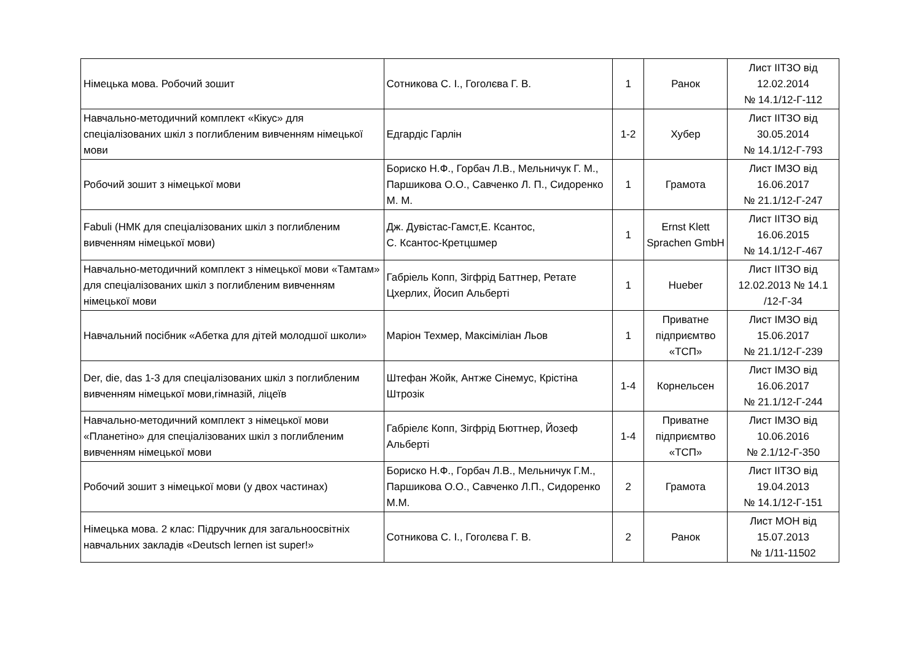| Німецька мова. Робочий зошит | Сотникова С. І., Гоголєва Г. В. | 1 | Ранок | Лист ІІТЗО від 12.02.2014 № 14.1/12-Г-112 |
| Навчально-методичний комплект «Кікус» для спеціалізованих шкіл з поглибленим вивченням німецької мови | Едгардіс Гарлін | 1-2 | Хубер | Лист ІІТЗО від 30.05.2014 № 14.1/12-Г-793 |
| Робочий зошит з німецької мови | Бориско Н.Ф., Горбач Л.В., Мельничук Г. М., Паршикова О.О., Савченко Л. П., Сидоренко М. М. | 1 | Грамота | Лист ІМЗО від 16.06.2017 № 21.1/12-Г-247 |
| Fabuli (НМК для спеціалізованих шкіл з поглибленим вивченням німецької мови) | Дж. Дувістас-Гамст,Е. Ксантос, С. Ксантос-Кретцшмер | 1 | Ernst Klett Sprachen GmbH | Лист ІІТЗО від 16.06.2015 № 14.1/12-Г-467 |
| Навчально-методичний комплект з німецької мови «Тамтам» для спеціалізованих шкіл з поглибленим вивченням німецької мови | Габріель Копп, Зігфрід Баттнер, Ретате Цхерлих, Йосип Альберті | 1 | Hueber | Лист ІІТЗО від 12.02.2013 № 14.1 /12-Г-34 |
| Навчальний посібник «Абетка для дітей молодшої школи» | Маріон Техмер, Максіміліан Льов | 1 | Приватне підприємтво «ТСП» | Лист ІМЗО від 15.06.2017 № 21.1/12-Г-239 |
| Der, die, das 1-3 для спеціалізованих шкіл з поглибленим вивченням німецької мови,гімназій, ліцеїв | Штефан Жойк, Антже Сінемус, Крістіна Штрозік | 1-4 | Корнельсен | Лист ІМЗО від 16.06.2017 № 21.1/12-Г-244 |
| Навчально-методичний комплект з німецької мови «Планетіно» для спеціалізованих шкіл з поглибленим вивченням німецької мови | Габріелє Копп, Зігфрід Бюттнер, Йозеф Альберті | 1-4 | Приватне підприємтво «ТСП» | Лист ІМЗО від 10.06.2016 № 2.1/12-Г-350 |
| Робочий зошит з німецької мови (у двох частинах) | Бориско Н.Ф., Горбач Л.В., Мельничук Г.М., Паршикова О.О., Савченко Л.П., Сидоренко М.М. | 2 | Грамота | Лист ІІТЗО від 19.04.2013 № 14.1/12-Г-151 |
| Німецька мова. 2 клас: Підручник для загальноосвітніх навчальних закладів «Deutsch lernen ist super!» | Сотникова С. І., Гоголєва Г. В. | 2 | Ранок | Лист МОН від 15.07.2013 № 1/11-11502 |